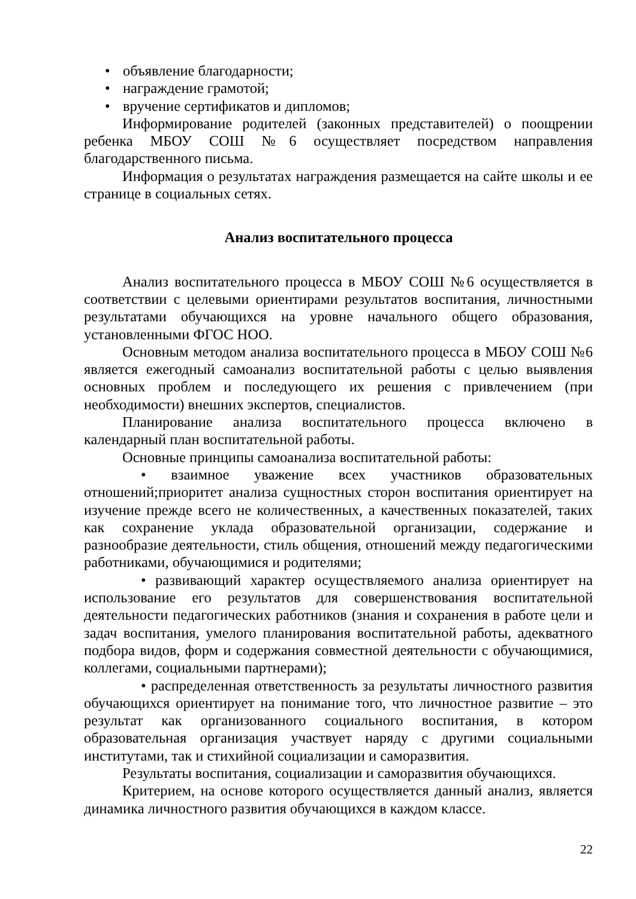• объявление благодарности;
• награждение грамотой;
• вручение сертификатов и дипломов;
Информирование родителей (законных представителей) о поощрении ребенка МБОУ СОШ №6 осуществляет посредством направления благодарственного письма.
Информация о результатах награждения размещается на сайте школы и ее странице в социальных сетях.
Анализ воспитательного процесса
Анализ воспитательного процесса в МБОУ СОШ №6 осуществляется в соответствии с целевыми ориентирами результатов воспитания, личностными результатами обучающихся на уровне начального общего образования, установленными ФГОС НОО.
Основным методом анализа воспитательного процесса в МБОУ СОШ №6 является ежегодный самоанализ воспитательной работы с целью выявления основных проблем и последующего их решения с привлечением (при необходимости) внешних экспертов, специалистов.
Планирование анализа воспитательного процесса включено в календарный план воспитательной работы.
Основные принципы самоанализа воспитательной работы:
• взаимное уважение всех участников образовательных отношений;приоритет анализа сущностных сторон воспитания ориентирует на изучение прежде всего не количественных, а качественных показателей, таких как сохранение уклада образовательной организации, содержание и разнообразие деятельности, стиль общения, отношений между педагогическими работниками, обучающимися и родителями;
• развивающий характер осуществляемого анализа ориентирует на использование его результатов для совершенствования воспитательной деятельности педагогических работников (знания и сохранения в работе цели и задач воспитания, умелого планирования воспитательной работы, адекватного подбора видов, форм и содержания совместной деятельности с обучающимися, коллегами, социальными партнерами);
• распределенная ответственность за результаты личностного развития обучающихся ориентирует на понимание того, что личностное развитие – это результат как организованного социального воспитания, в котором образовательная организация участвует наряду с другими социальными институтами, так и стихийной социализации и саморазвития.
Результаты воспитания, социализации и саморазвития обучающихся.
Критерием, на основе которого осуществляется данный анализ, является динамика личностного развития обучающихся в каждом классе.
22